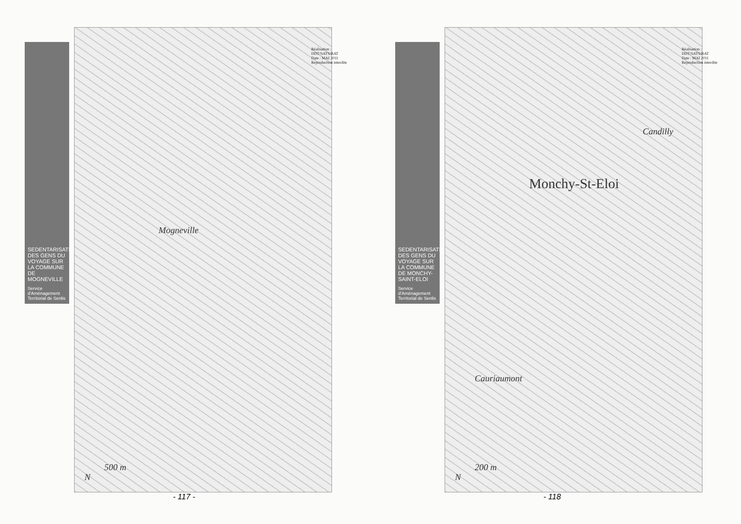SEDENTARISATION DES GENS DU VOYAGE SUR LA COMMUNE DE MOGNEVILLE
Service d'Aménagement Territorial de Senlis
Mogneville
500 m
N
Réalisation : DDT/SATS/BAT
Date : MAI 2011
Reproduction interdite
- 117 -
SEDENTARISATION DES GENS DU VOYAGE SUR LA COMMUNE DE MONCHY-SAINT-ELOI
Service d'Aménagement Territorial de Senlis
Monchy-St-Eloi
Cauriaumont
Candilly
200 m
N
Réalisation : DDT/SATS/BAT
Date : MAI 2011
Reproduction interdite
- 118